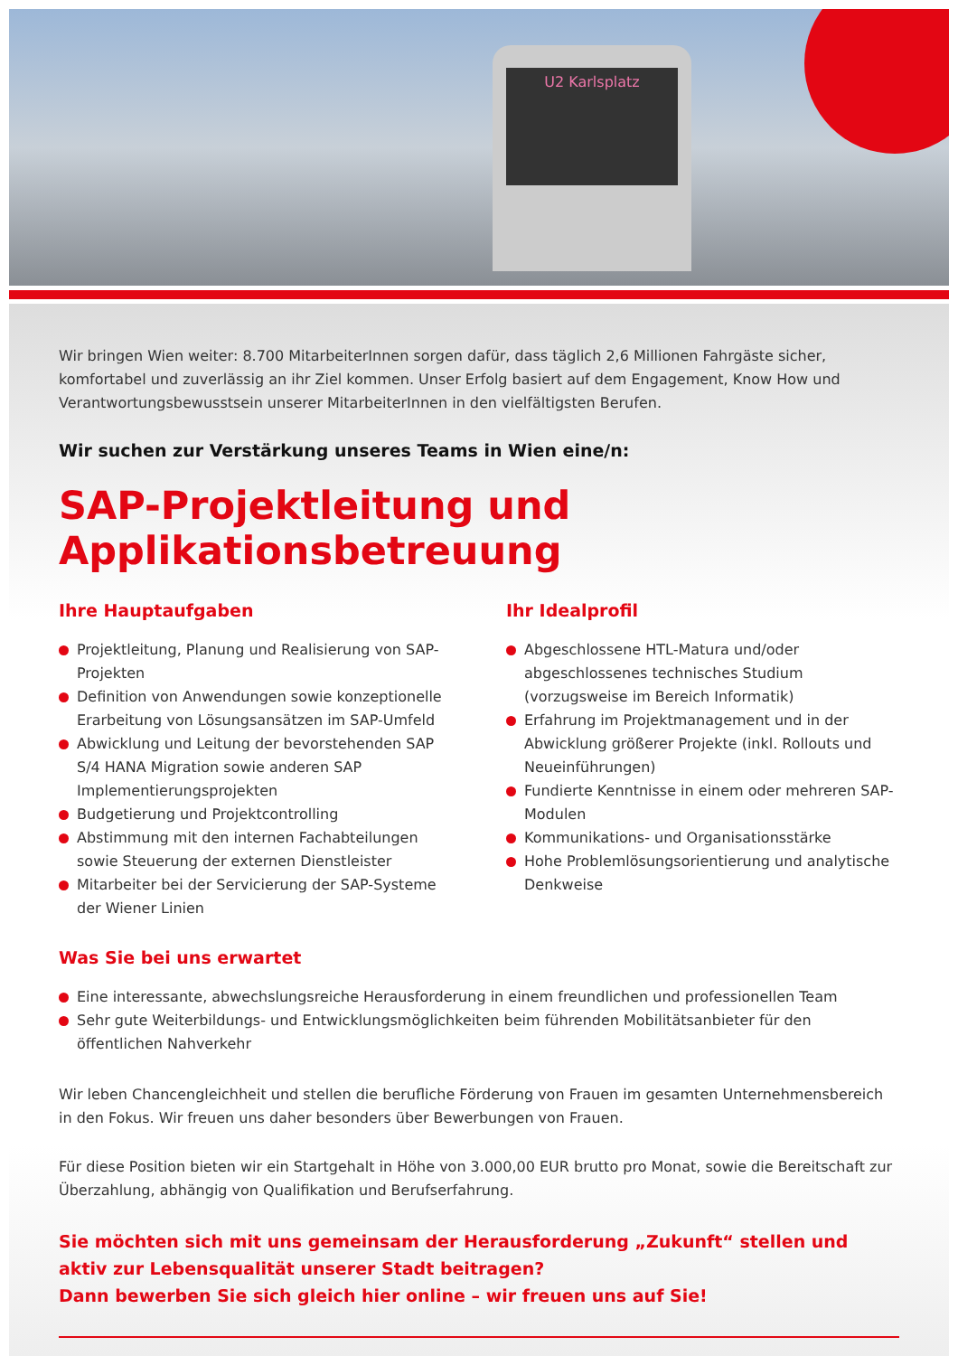U2 Karlsplatz
Wir bringen Wien weiter: 8.700 MitarbeiterInnen sorgen dafür, dass täglich 2,6 Millionen Fahrgäste sicher, komfortabel und zuverlässig an ihr Ziel kommen. Unser Erfolg basiert auf dem Engagement, Know How und Verantwortungsbewusstsein unserer MitarbeiterInnen in den vielfältigsten Berufen.
Wir suchen zur Verstärkung unseres Teams in Wien eine/n:
SAP-Projektleitung und
Applikationsbetreuung
Ihre Hauptaufgaben
Projektleitung, Planung und Realisierung von SAP-Projekten
Definition von Anwendungen sowie konzeptionelle Erarbeitung von Lösungsansätzen im SAP-Umfeld
Abwicklung und Leitung der bevorstehenden SAP S/4 HANA Migration sowie anderen SAP Implementierungsprojekten
Budgetierung und Projektcontrolling
Abstimmung mit den internen Fachabteilungen sowie Steuerung der externen Dienstleister
Mitarbeiter bei der Servicierung der SAP-Systeme der Wiener Linien
Ihr Idealprofil
Abgeschlossene HTL-Matura und/oder abgeschlossenes technisches Studium (vorzugsweise im Bereich Informatik)
Erfahrung im Projektmanagement und in der Abwicklung größerer Projekte (inkl. Rollouts und Neueinführungen)
Fundierte Kenntnisse in einem oder mehreren SAP-Modulen
Kommunikations- und Organisationsstärke
Hohe Problemlösungsorientierung und analytische Denkweise
Was Sie bei uns erwartet
Eine interessante, abwechslungsreiche Herausforderung in einem freundlichen und professionellen Team
Sehr gute Weiterbildungs- und Entwicklungsmöglichkeiten beim führenden Mobilitätsanbieter für den öffentlichen Nahverkehr
Wir leben Chancengleichheit und stellen die berufliche Förderung von Frauen im gesamten Unternehmensbereich in den Fokus. Wir freuen uns daher besonders über Bewerbungen von Frauen.
Für diese Position bieten wir ein Startgehalt in Höhe von 3.000,00 EUR brutto pro Monat, sowie die Bereitschaft zur Überzahlung, abhängig von Qualifikation und Berufserfahrung.
Sie möchten sich mit uns gemeinsam der Herausforderung „Zukunft“ stellen und aktiv zur Lebensqualität unserer Stadt beitragen?
Dann bewerben Sie sich gleich hier online – wir freuen uns auf Sie!